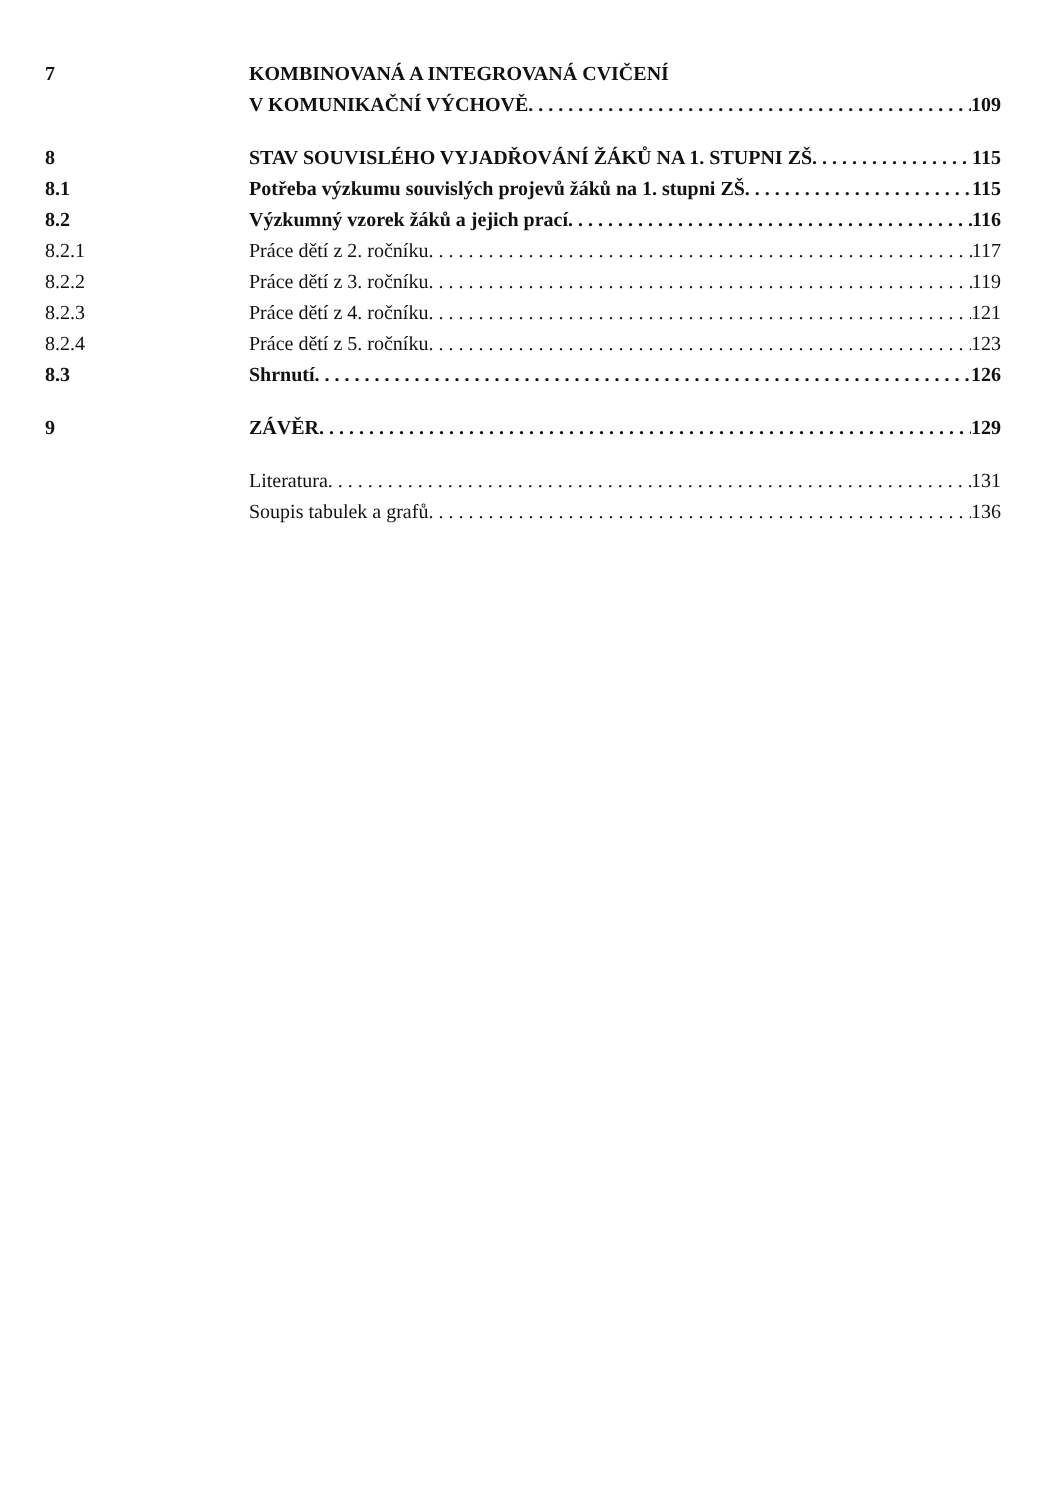7 KOMBINOVANÁ A INTEGROVANÁ CVIČENÍ
V KOMUNIKAČNÍ VÝCHOVĚ 109
8 STAV SOUVISLÉHO VYJADŘOVÁNÍ ŽÁKŮ NA 1. STUPNI ZŠ 115
8.1 Potřeba výzkumu souvislých projevů žáků na 1. stupni ZŠ 115
8.2 Výzkumný vzorek žáků a jejich prací 116
8.2.1 Práce dětí z 2. ročníku 117
8.2.2 Práce dětí z 3. ročníku 119
8.2.3 Práce dětí z 4. ročníku 121
8.2.4 Práce dětí z 5. ročníku 123
8.3 Shrnutí 126
9 ZÁVĚR 129
Literatura 131
Soupis tabulek a grafů 136